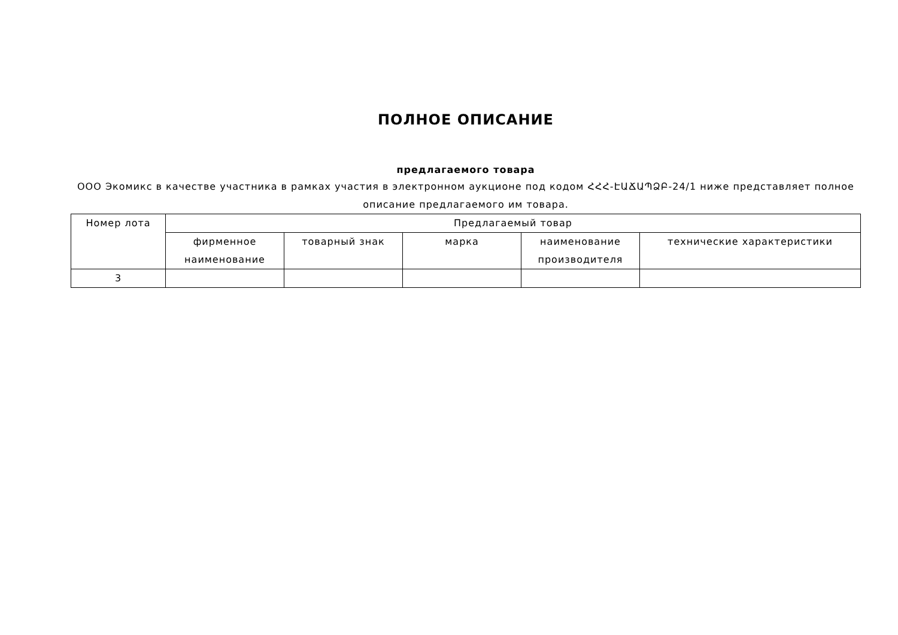ПОЛНОЕ ОПИСАНИЕ
предлагаемого товара
ООО Экомикс в качестве участника в рамках участия в электронном аукционе под кодом ՀՀՀ-ԷԱՃԱՊՁԲ-24/1 ниже представляет полное описание предлагаемого им товара.
| Номер лота | Предлагаемый товар | | | | |
| --- | --- | --- | --- | --- | --- |
| | фирменное наименование | товарный знак | марка | наименование производителя | технические характеристики |
| 3 | | | | | |